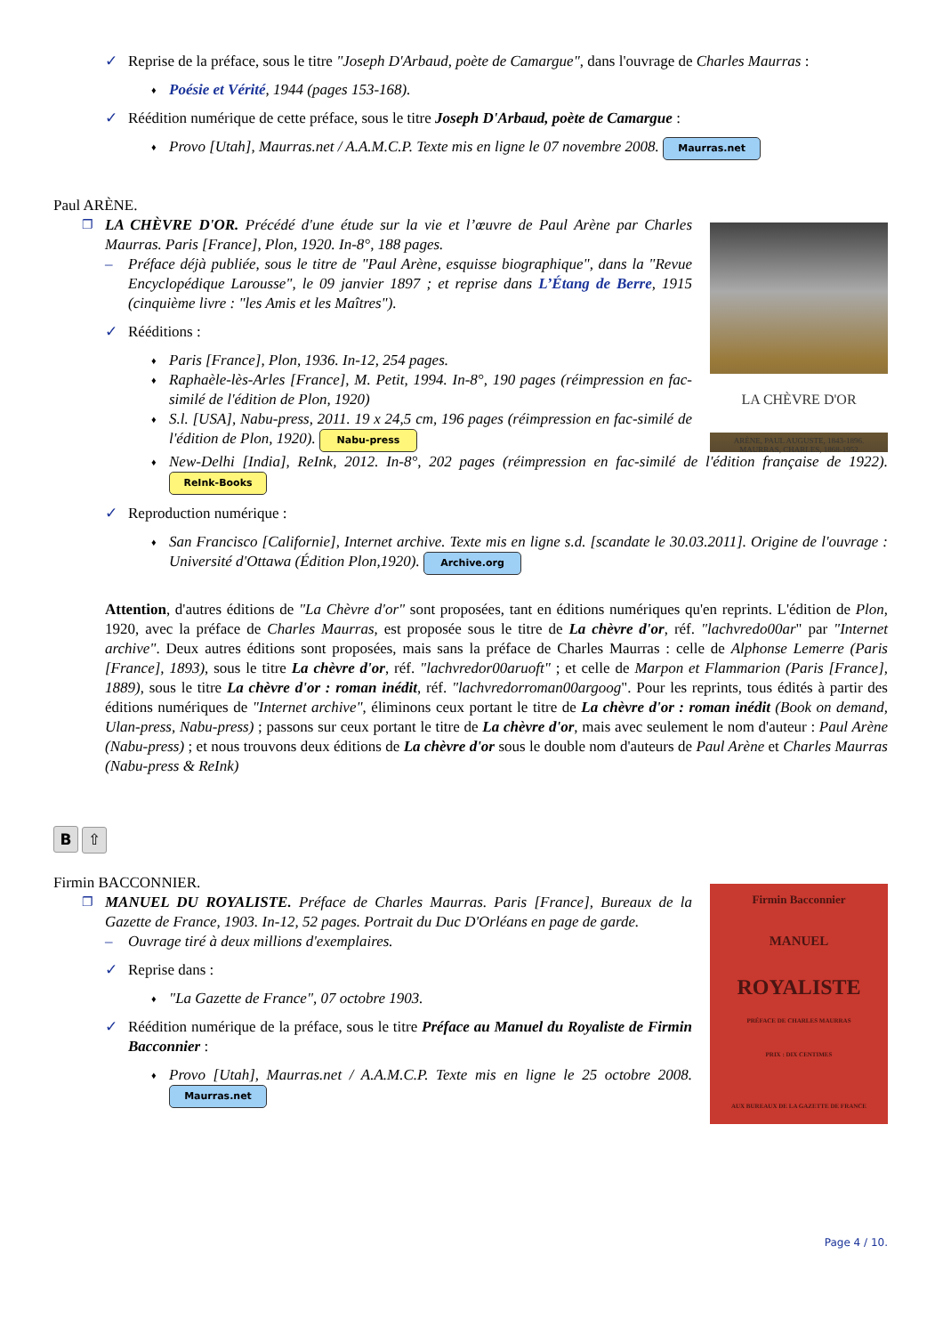✓ Reprise de la préface, sous le titre "Joseph D'Arbaud, poète de Camargue", dans l'ouvrage de Charles Maurras :
♦ Poésie et Vérité, 1944 (pages 153-168).
✓ Réédition numérique de cette préface, sous le titre Joseph D'Arbaud, poète de Camargue :
♦ Provo [Utah], Maurras.net / A.A.M.C.P. Texte mis en ligne le 07 novembre 2008. Maurras.net
Paul ARÈNE.
LA CHÈVRE D'OR
ARÈNE, PAUL AUGUSTE, 1843-1896.
MAURRAS, CHARLES, 1868-1952
❐ LA CHÈVRE D'OR. Précédé d'une étude sur la vie et l’œuvre de Paul Arène par Charles Maurras. Paris [France], Plon, 1920. In-8°, 188 pages.
– Préface déjà publiée, sous le titre de "Paul Arène, esquisse biographique", dans la "Revue Encyclopédique Larousse", le 09 janvier 1897 ; et reprise dans L’Étang de Berre, 1915 (cinquième livre : "les Amis et les Maîtres").
✓ Rééditions :
♦ Paris [France], Plon, 1936. In-12, 254 pages.
♦ Raphaèle-lès-Arles [France], M. Petit, 1994. In-8°, 190 pages (réimpression en fac-similé de l'édition de Plon, 1920)
♦ S.l. [USA], Nabu-press, 2011. 19 x 24,5 cm, 196 pages (réimpression en fac-similé de l'édition de Plon, 1920). Nabu-press
♦ New-Delhi [India], ReInk, 2012. In-8°, 202 pages (réimpression en fac-similé de l'édition française de 1922). ReInk-Books
✓ Reproduction numérique :
♦ San Francisco [Californie], Internet archive. Texte mis en ligne s.d. [scandate le 30.03.2011]. Origine de l'ouvrage : Université d'Ottawa (Édition Plon,1920). Archive.org
Attention, d'autres éditions de "La Chèvre d'or" sont proposées, tant en éditions numériques qu'en reprints. L'édition de Plon, 1920, avec la préface de Charles Maurras, est proposée sous le titre de La chèvre d'or, réf. "lachvredo00ar" par "Internet archive". Deux autres éditions sont proposées, mais sans la préface de Charles Maurras : celle de Alphonse Lemerre (Paris [France], 1893), sous le titre La chèvre d'or, réf. "lachvredor00aruoft" ; et celle de Marpon et Flammarion (Paris [France], 1889), sous le titre La chèvre d'or : roman inédit, réf. "lachvredorroman00argoog". Pour les reprints, tous édités à partir des éditions numériques de "Internet archive", éliminons ceux portant le titre de La chèvre d'or : roman inédit (Book on demand, Ulan-press, Nabu-press) ; passons sur ceux portant le titre de La chèvre d'or, mais avec seulement le nom d'auteur : Paul Arène (Nabu-press) ; et nous trouvons deux éditions de La chèvre d'or sous le double nom d'auteurs de Paul Arène et Charles Maurras (Nabu-press & ReInk)
B ⇧
Firmin BACCONNIER.
Firmin Bacconnier
MANUEL
ROYALISTE
PRÉFACE DE CHARLES MAURRAS
PRIX : DIX CENTIMES
AUX BUREAUX DE LA GAZETTE DE FRANCE
❐ MANUEL DU ROYALISTE. Préface de Charles Maurras. Paris [France], Bureaux de la Gazette de France, 1903. In-12, 52 pages. Portrait du Duc D'Orléans en page de garde.
– Ouvrage tiré à deux millions d'exemplaires.
✓ Reprise dans :
♦ "La Gazette de France", 07 octobre 1903.
✓ Réédition numérique de la préface, sous le titre Préface au Manuel du Royaliste de Firmin Bacconnier :
♦ Provo [Utah], Maurras.net / A.A.M.C.P. Texte mis en ligne le 25 octobre 2008. Maurras.net
Page 4 / 10.